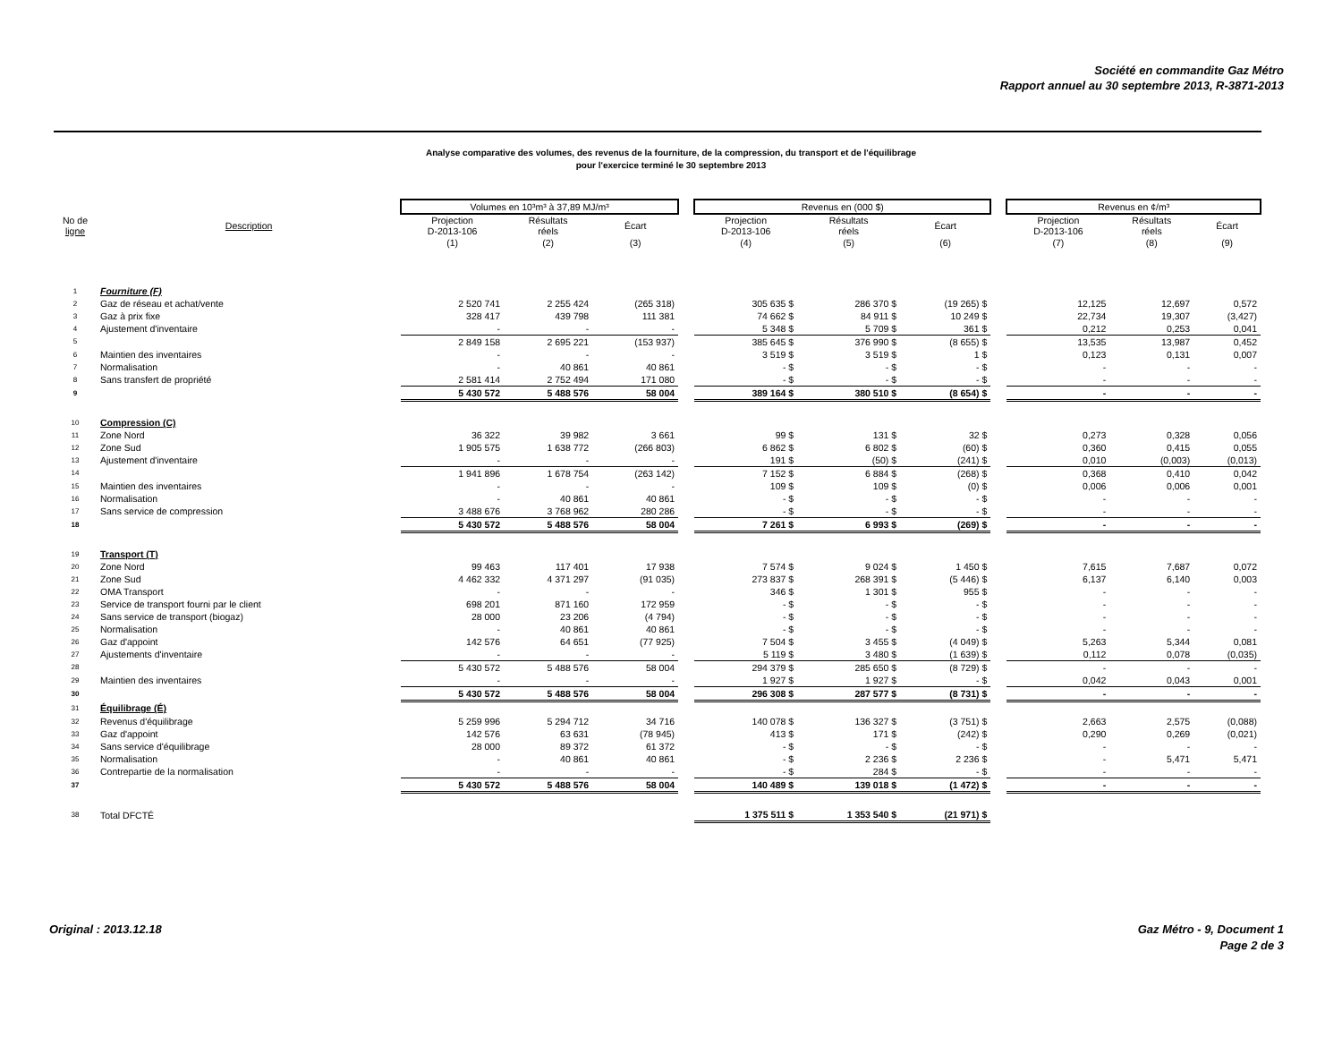Société en commandite Gaz Métro
Rapport annuel au 30 septembre 2013, R-3871-2013
Analyse comparative des volumes, des revenus de la fourniture, de la compression, du transport et de l'équilibrage
pour l'exercice terminé le 30 septembre 2013
| | | Volumes en 10³m³ à 37,89 MJ/m³ | | | | Revenus en (000 $) | | | | Revenus en ¢/m³ | | |
| No de ligne | Description | Projection D-2013-106 | Résultats réels | Écart | | Projection D-2013-106 | Résultats réels | Écart | | Projection D-2013-106 | Résultats réels | Écart |
| | | (1) | (2) | (3) | | (4) | (5) | (6) | | (7) | (8) | (9) |
| 1 | Fourniture (F) | | | | | | | | | | | |
| 2 | Gaz de réseau et achat/vente | 2 520 741 | 2 255 424 | (265 318) | | 305 635 $ | 286 370 $ | (19 265) $ | | 12,125 | 12,697 | 0,572 |
| 3 | Gaz à prix fixe | 328 417 | 439 798 | 111 381 | | 74 662 $ | 84 911 $ | 10 249 $ | | 22,734 | 19,307 | (3,427) |
| 4 | Ajustement d'inventaire | - | - | - | | 5 348 $ | 5 709 $ | 361 $ | | 0,212 | 0,253 | 0,041 |
| 5 | | 2 849 158 | 2 695 221 | (153 937) | | 385 645 $ | 376 990 $ | (8 655) $ | | 13,535 | 13,987 | 0,452 |
| 6 | Maintien des inventaires | - | - | - | | 3 519 $ | 3 519 $ | 1 $ | | 0,123 | 0,131 | 0,007 |
| 7 | Normalisation | - | 40 861 | 40 861 | | - $ | - $ | - $ | | - | - | - |
| 8 | Sans transfert de propriété | 2 581 414 | 2 752 494 | 171 080 | | - $ | - $ | - $ | | - | - | - |
| 9 | | 5 430 572 | 5 488 576 | 58 004 | | 389 164 $ | 380 510 $ | (8 654) $ | | - | - | - |
| 10 | Compression (C) | | | | | | | | | | | |
| 11 | Zone Nord | 36 322 | 39 982 | 3 661 | | 99 $ | 131 $ | 32 $ | | 0,273 | 0,328 | 0,056 |
| 12 | Zone Sud | 1 905 575 | 1 638 772 | (266 803) | | 6 862 $ | 6 802 $ | (60) $ | | 0,360 | 0,415 | 0,055 |
| 13 | Ajustement d'inventaire | - | - | - | | 191 $ | (50) $ | (241) $ | | 0,010 | (0,003) | (0,013) |
| 14 | | 1 941 896 | 1 678 754 | (263 142) | | 7 152 $ | 6 884 $ | (268) $ | | 0,368 | 0,410 | 0,042 |
| 15 | Maintien des inventaires | - | - | - | | 109 $ | 109 $ | (0) $ | | 0,006 | 0,006 | 0,001 |
| 16 | Normalisation | - | 40 861 | 40 861 | | - $ | - $ | - $ | | - | - | - |
| 17 | Sans service de compression | 3 488 676 | 3 768 962 | 280 286 | | - $ | - $ | - $ | | - | - | - |
| 18 | | 5 430 572 | 5 488 576 | 58 004 | | 7 261 $ | 6 993 $ | (269) $ | | - | - | - |
| 19 | Transport (T) | | | | | | | | | | | |
| 20 | Zone Nord | 99 463 | 117 401 | 17 938 | | 7 574 $ | 9 024 $ | 1 450 $ | | 7,615 | 7,687 | 0,072 |
| 21 | Zone Sud | 4 462 332 | 4 371 297 | (91 035) | | 273 837 $ | 268 391 $ | (5 446) $ | | 6,137 | 6,140 | 0,003 |
| 22 | OMA Transport | - | - | - | | 346 $ | 1 301 $ | 955 $ | | - | - | - |
| 23 | Service de transport fourni par le client | 698 201 | 871 160 | 172 959 | | - $ | - $ | - $ | | - | - | - |
| 24 | Sans service de transport (biogaz) | 28 000 | 23 206 | (4 794) | | - $ | - $ | - $ | | - | - | - |
| 25 | Normalisation | - | 40 861 | 40 861 | | - $ | - $ | - $ | | - | - | - |
| 26 | Gaz d'appoint | 142 576 | 64 651 | (77 925) | | 7 504 $ | 3 455 $ | (4 049) $ | | 5,263 | 5,344 | 0,081 |
| 27 | Ajustements d'inventaire | - | - | - | | 5 119 $ | 3 480 $ | (1 639) $ | | 0,112 | 0,078 | (0,035) |
| 28 | | 5 430 572 | 5 488 576 | 58 004 | | 294 379 $ | 285 650 $ | (8 729) $ | | - | - | - |
| 29 | Maintien des inventaires | - | - | - | | 1 927 $ | 1 927 $ | - $ | | 0,042 | 0,043 | 0,001 |
| 30 | | 5 430 572 | 5 488 576 | 58 004 | | 296 308 $ | 287 577 $ | (8 731) $ | | - | - | - |
| 31 | Équilibrage (É) | | | | | | | | | | | |
| 32 | Revenus d'équilibrage | 5 259 996 | 5 294 712 | 34 716 | | 140 078 $ | 136 327 $ | (3 751) $ | | 2,663 | 2,575 | (0,088) |
| 33 | Gaz d'appoint | 142 576 | 63 631 | (78 945) | | 413 $ | 171 $ | (242) $ | | 0,290 | 0,269 | (0,021) |
| 34 | Sans service d'équilibrage | 28 000 | 89 372 | 61 372 | | - $ | - $ | - $ | | - | - | - |
| 35 | Normalisation | - | 40 861 | 40 861 | | - $ | 2 236 $ | 2 236 $ | | - | 5,471 | 5,471 |
| 36 | Contrepartie de la normalisation | - | - | - | | - $ | 284 $ | - $ | | - | - | - |
| 37 | | 5 430 572 | 5 488 576 | 58 004 | | 140 489 $ | 139 018 $ | (1 472) $ | | - | - | - |
| 38 | Total DFCTÉ | | | | | 1 375 511 $ | 1 353 540 $ | (21 971) $ | | | | |
Original : 2013.12.18 Gaz Métro - 9, Document 1
Page 2 de 3